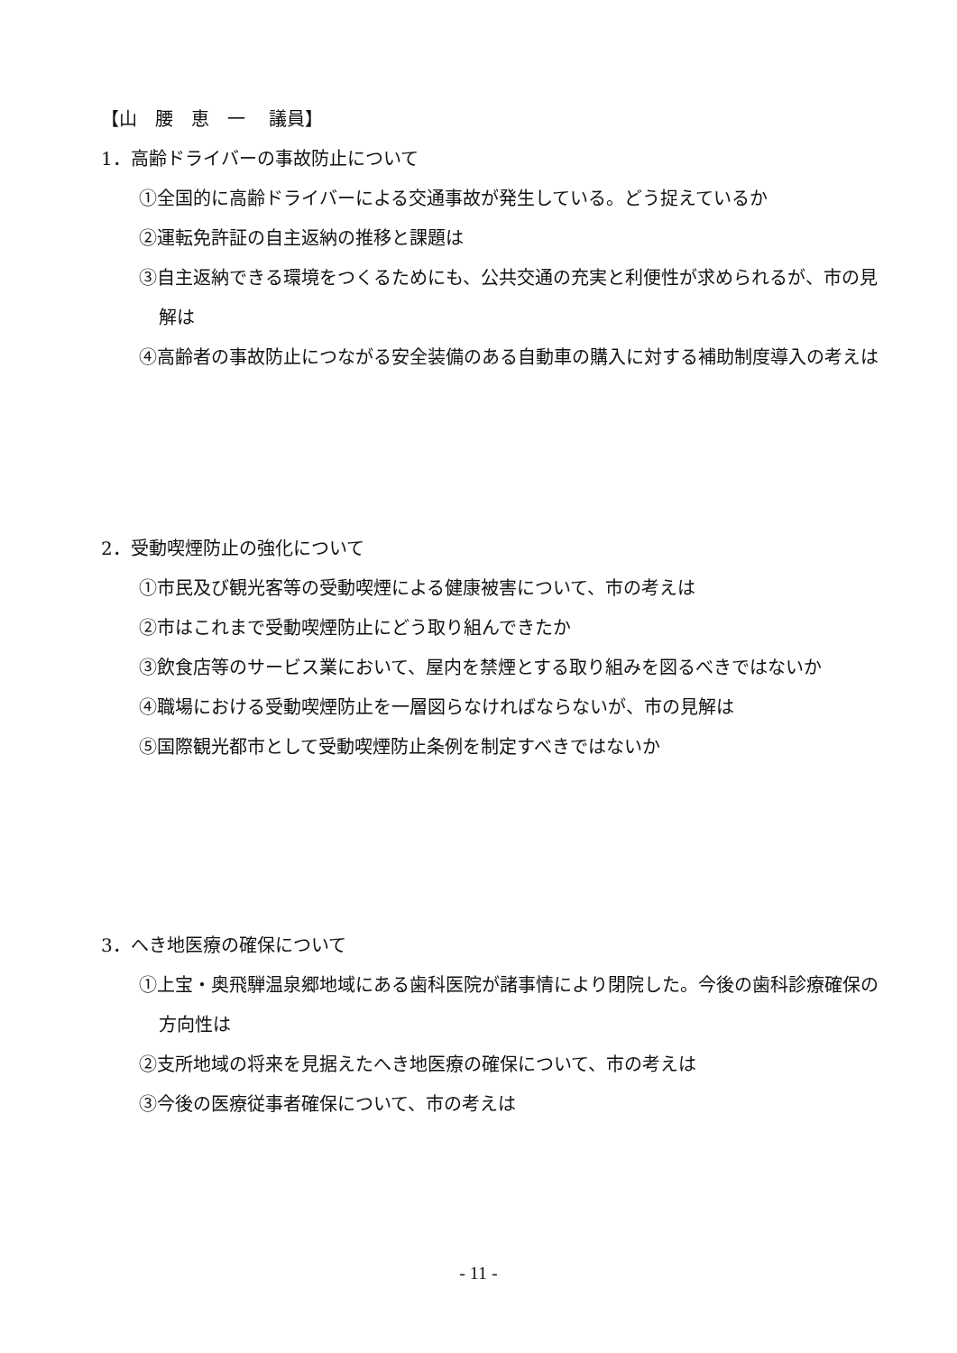【山　腰　恵　一　 議員】
1．高齢ドライバーの事故防止について
①全国的に高齢ドライバーによる交通事故が発生している。どう捉えているか
②運転免許証の自主返納の推移と課題は
③自主返納できる環境をつくるためにも、公共交通の充実と利便性が求められるが、市の見解は
④高齢者の事故防止につながる安全装備のある自動車の購入に対する補助制度導入の考えは
2．受動喫煙防止の強化について
①市民及び観光客等の受動喫煙による健康被害について、市の考えは
②市はこれまで受動喫煙防止にどう取り組んできたか
③飲食店等のサービス業において、屋内を禁煙とする取り組みを図るべきではないか
④職場における受動喫煙防止を一層図らなければならないが、市の見解は
⑤国際観光都市として受動喫煙防止条例を制定すべきではないか
3．へき地医療の確保について
①上宝・奥飛騨温泉郷地域にある歯科医院が諸事情により閉院した。今後の歯科診療確保の方向性は
②支所地域の将来を見据えたへき地医療の確保について、市の考えは
③今後の医療従事者確保について、市の考えは
- 11 -